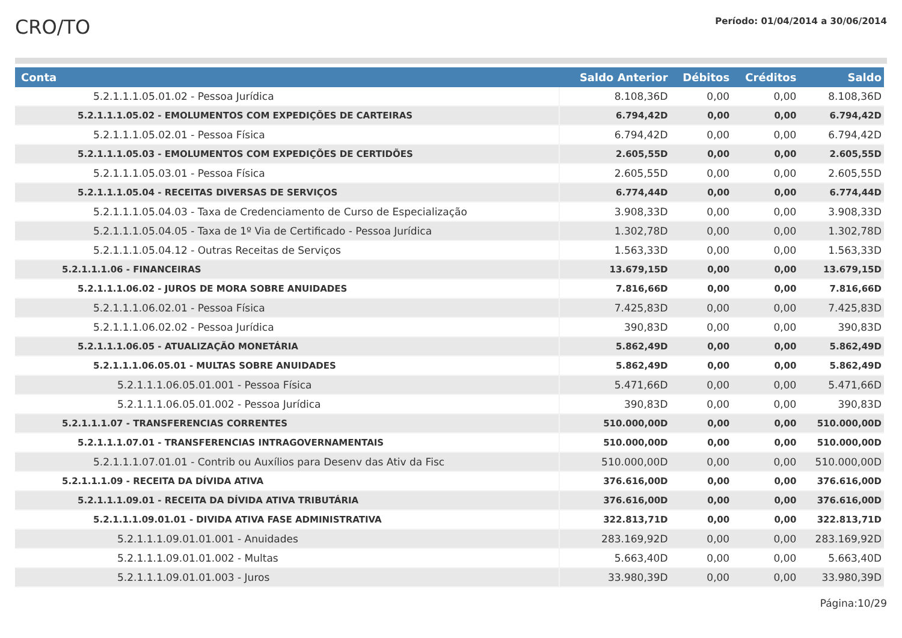CRO/TO
Período: 01/04/2014 a 30/06/2014
| Conta | Saldo Anterior | Débitos | Créditos | Saldo |
| --- | --- | --- | --- | --- |
| 5.2.1.1.1.05.01.02 - Pessoa Jurídica | 8.108,36D | 0,00 | 0,00 | 8.108,36D |
| 5.2.1.1.1.05.02 - EMOLUMENTOS COM EXPEDIÇÕES DE CARTEIRAS | 6.794,42D | 0,00 | 0,00 | 6.794,42D |
| 5.2.1.1.1.05.02.01 - Pessoa Física | 6.794,42D | 0,00 | 0,00 | 6.794,42D |
| 5.2.1.1.1.05.03 - EMOLUMENTOS COM EXPEDIÇÕES DE CERTIDÕES | 2.605,55D | 0,00 | 0,00 | 2.605,55D |
| 5.2.1.1.1.05.03.01 - Pessoa Física | 2.605,55D | 0,00 | 0,00 | 2.605,55D |
| 5.2.1.1.1.05.04 - RECEITAS DIVERSAS DE SERVIÇOS | 6.774,44D | 0,00 | 0,00 | 6.774,44D |
| 5.2.1.1.1.05.04.03 - Taxa de Credenciamento de Curso de Especialização | 3.908,33D | 0,00 | 0,00 | 3.908,33D |
| 5.2.1.1.1.05.04.05 - Taxa de 1º Via de Certificado - Pessoa Jurídica | 1.302,78D | 0,00 | 0,00 | 1.302,78D |
| 5.2.1.1.1.05.04.12 - Outras Receitas de Serviços | 1.563,33D | 0,00 | 0,00 | 1.563,33D |
| 5.2.1.1.1.06 - FINANCEIRAS | 13.679,15D | 0,00 | 0,00 | 13.679,15D |
| 5.2.1.1.1.06.02 - JUROS DE MORA SOBRE ANUIDADES | 7.816,66D | 0,00 | 0,00 | 7.816,66D |
| 5.2.1.1.1.06.02.01 - Pessoa Física | 7.425,83D | 0,00 | 0,00 | 7.425,83D |
| 5.2.1.1.1.06.02.02 - Pessoa Jurídica | 390,83D | 0,00 | 0,00 | 390,83D |
| 5.2.1.1.1.06.05 - ATUALIZAÇÃO MONETÁRIA | 5.862,49D | 0,00 | 0,00 | 5.862,49D |
| 5.2.1.1.1.06.05.01 - MULTAS SOBRE ANUIDADES | 5.862,49D | 0,00 | 0,00 | 5.862,49D |
| 5.2.1.1.1.06.05.01.001 - Pessoa Física | 5.471,66D | 0,00 | 0,00 | 5.471,66D |
| 5.2.1.1.1.06.05.01.002 - Pessoa Jurídica | 390,83D | 0,00 | 0,00 | 390,83D |
| 5.2.1.1.1.07 - TRANSFERENCIAS CORRENTES | 510.000,00D | 0,00 | 0,00 | 510.000,00D |
| 5.2.1.1.1.07.01 - TRANSFERENCIAS INTRAGOVERNAMENTAIS | 510.000,00D | 0,00 | 0,00 | 510.000,00D |
| 5.2.1.1.1.07.01.01 - Contrib ou Auxílios para Desenv das Ativ da Fisc | 510.000,00D | 0,00 | 0,00 | 510.000,00D |
| 5.2.1.1.1.09 - RECEITA DA DÍVIDA ATIVA | 376.616,00D | 0,00 | 0,00 | 376.616,00D |
| 5.2.1.1.1.09.01 - RECEITA DA DÍVIDA ATIVA TRIBUTÁRIA | 376.616,00D | 0,00 | 0,00 | 376.616,00D |
| 5.2.1.1.1.09.01.01 - DIVIDA ATIVA FASE ADMINISTRATIVA | 322.813,71D | 0,00 | 0,00 | 322.813,71D |
| 5.2.1.1.1.09.01.01.001 - Anuidades | 283.169,92D | 0,00 | 0,00 | 283.169,92D |
| 5.2.1.1.1.09.01.01.002 - Multas | 5.663,40D | 0,00 | 0,00 | 5.663,40D |
| 5.2.1.1.1.09.01.01.003 - Juros | 33.980,39D | 0,00 | 0,00 | 33.980,39D |
Página:10/29